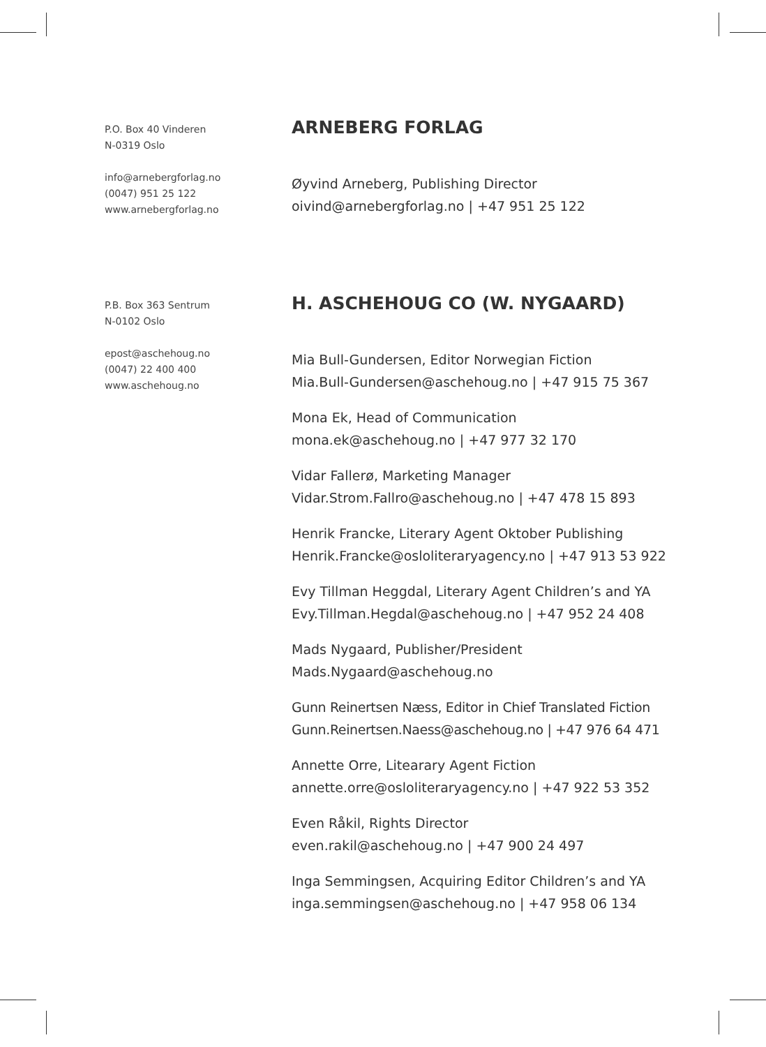P.O. Box 40 Vinderen
N-0319 Oslo
info@arnebergforlag.no
(0047) 951 25 122
www.arnebergforlag.no
ARNEBERG FORLAG
Øyvind Arneberg, Publishing Director
oivind@arnebergforlag.no | +47 951 25 122
P.B. Box 363 Sentrum
N-0102 Oslo
epost@aschehoug.no
(0047) 22 400 400
www.aschehoug.no
H. ASCHEHOUG CO (W. NYGAARD)
Mia Bull-Gundersen, Editor Norwegian Fiction
Mia.Bull-Gundersen@aschehoug.no | +47 915 75 367
Mona Ek, Head of Communication
mona.ek@aschehoug.no | +47 977 32 170
Vidar Fallerø, Marketing Manager
Vidar.Strom.Fallro@aschehoug.no | +47 478 15 893
Henrik Francke, Literary Agent Oktober Publishing
Henrik.Francke@osloliteraryagency.no | +47 913 53 922
Evy Tillman Heggdal, Literary Agent Children’s and YA
Evy.Tillman.Hegdal@aschehoug.no | +47 952 24 408
Mads Nygaard, Publisher/President
Mads.Nygaard@aschehoug.no
Gunn Reinertsen Næss, Editor in Chief Translated Fiction
Gunn.Reinertsen.Naess@aschehoug.no | +47 976 64 471
Annette Orre, Litearary Agent Fiction
annette.orre@osloliteraryagency.no | +47 922 53 352
Even Råkil, Rights Director
even.rakil@aschehoug.no | +47 900 24 497
Inga Semmingsen, Acquiring Editor Children’s and YA
inga.semmingsen@aschehoug.no | +47 958 06 134